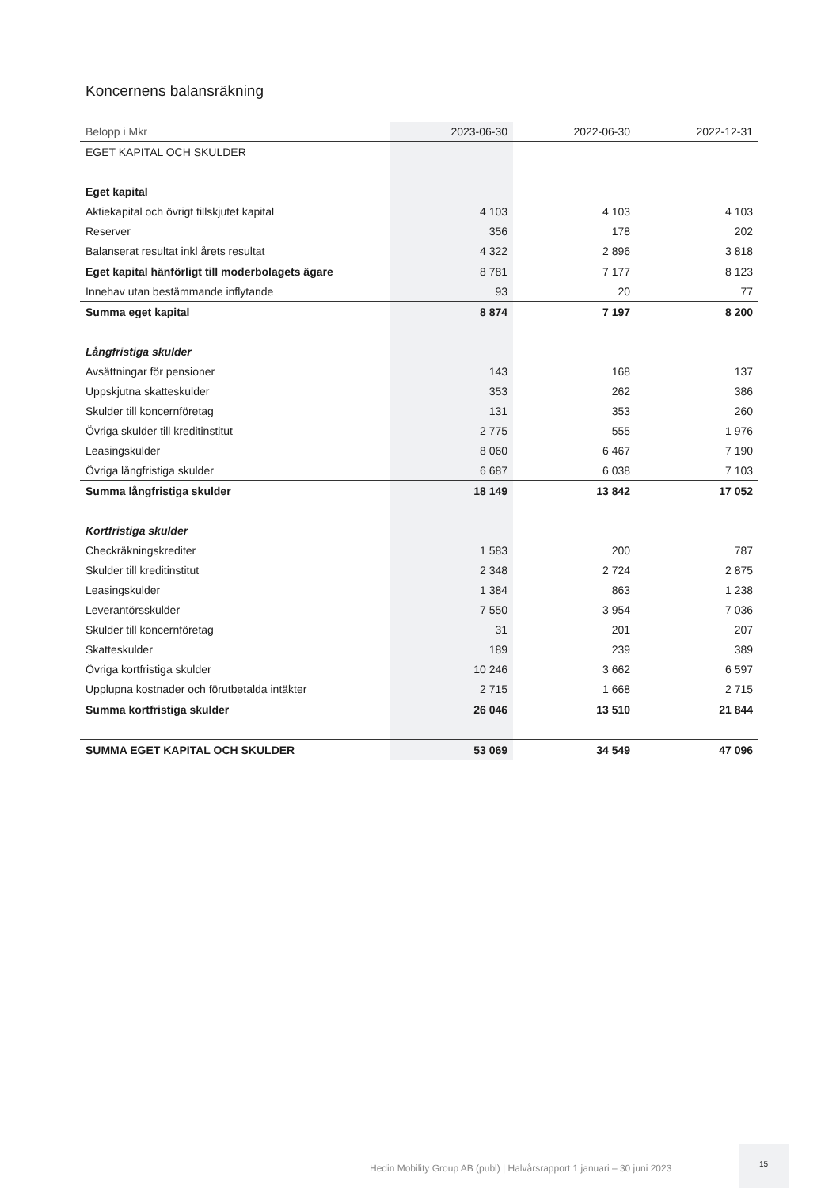Koncernens balansräkning
| Belopp i Mkr | 2023-06-30 | 2022-06-30 | 2022-12-31 |
| --- | --- | --- | --- |
| EGET KAPITAL OCH SKULDER | | | |
| Eget kapital | | | |
| Aktiekapital och övrigt tillskjutet kapital | 4 103 | 4 103 | 4 103 |
| Reserver | 356 | 178 | 202 |
| Balanserat resultat inkl årets resultat | 4 322 | 2 896 | 3 818 |
| Eget kapital hänförligt till moderbolagets ägare | 8 781 | 7 177 | 8 123 |
| Innehav utan bestämmande inflytande | 93 | 20 | 77 |
| Summa eget kapital | 8 874 | 7 197 | 8 200 |
| Långfristiga skulder | | | |
| Avsättningar för pensioner | 143 | 168 | 137 |
| Uppskjutna skatteskulder | 353 | 262 | 386 |
| Skulder till koncernföretag | 131 | 353 | 260 |
| Övriga skulder till kreditinstitut | 2 775 | 555 | 1 976 |
| Leasingskulder | 8 060 | 6 467 | 7 190 |
| Övriga långfristiga skulder | 6 687 | 6 038 | 7 103 |
| Summa långfristiga skulder | 18 149 | 13 842 | 17 052 |
| Kortfristiga skulder | | | |
| Checkräkningskrediter | 1 583 | 200 | 787 |
| Skulder till kreditinstitut | 2 348 | 2 724 | 2 875 |
| Leasingskulder | 1 384 | 863 | 1 238 |
| Leverantörsskulder | 7 550 | 3 954 | 7 036 |
| Skulder till koncernföretag | 31 | 201 | 207 |
| Skatteskulder | 189 | 239 | 389 |
| Övriga kortfristiga skulder | 10 246 | 3 662 | 6 597 |
| Upplupna kostnader och förutbetalda intäkter | 2 715 | 1 668 | 2 715 |
| Summa kortfristiga skulder | 26 046 | 13 510 | 21 844 |
| SUMMA EGET KAPITAL OCH SKULDER | 53 069 | 34 549 | 47 096 |
Hedin Mobility Group AB (publ) | Halvårsrapport 1 januari – 30 juni 2023
15